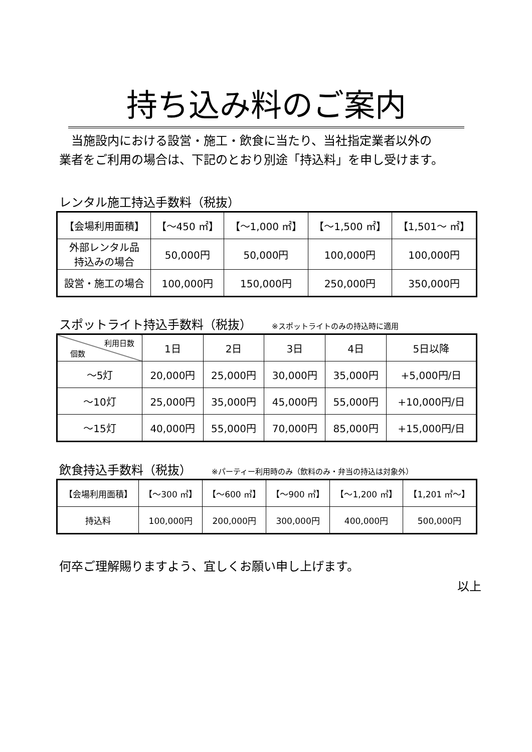持ち込み料のご案内
　当施設内における設営・施工・飲食に当たり、当社指定業者以外の
業者をご利用の場合は、下記のとおり別途「持込料」を申し受けます。
レンタル施工持込手数料（税抜）
| 【会場利用面積】 | 【～450 ㎡】 | 【～1,000 ㎡】 | 【～1,500 ㎡】 | 【1,501～ ㎡】 |
| 外部レンタル品 持込みの場合 | 50,000円 | 50,000円 | 100,000円 | 100,000円 |
| 設営・施工の場合 | 100,000円 | 150,000円 | 250,000円 | 350,000円 |
スポットライト持込手数料（税抜） ※スポットライトのみの持込時に適用
| 利用日数 個数 | 1日 | 2日 | 3日 | 4日 | 5日以降 |
| ～5灯 | 20,000円 | 25,000円 | 30,000円 | 35,000円 | +5,000円/日 |
| ～10灯 | 25,000円 | 35,000円 | 45,000円 | 55,000円 | +10,000円/日 |
| ～15灯 | 40,000円 | 55,000円 | 70,000円 | 85,000円 | +15,000円/日 |
飲食持込手数料（税抜） ※パーティー利用時のみ（飲料のみ・弁当の持込は対象外）
| 【会場利用面積】 | 【～300 ㎡】 | 【～600 ㎡】 | 【～900 ㎡】 | 【～1,200 ㎡】 | 【1,201 ㎡～】 |
| 持込料 | 100,000円 | 200,000円 | 300,000円 | 400,000円 | 500,000円 |
何卒ご理解賜りますよう、宜しくお願い申し上げます。
以上